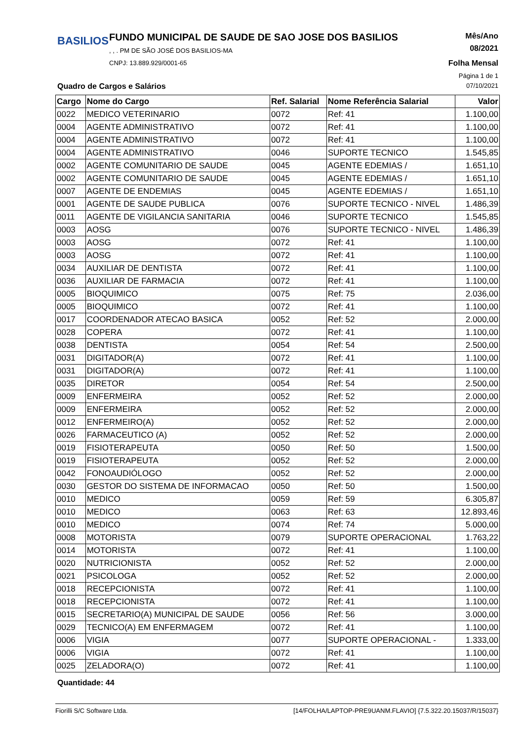BASILIOS
FUNDO MUNICIPAL DE SAUDE DE SAO JOSE DOS BASILIOS
, , . PM DE SÃO JOSÉ DOS BASILIOS-MA
CNPJ: 13.889.929/0001-65
Mês/Ano
08/2021
Folha Mensal
Página 1 de 1
Quadro de Cargos e Salários 07/10/2021
| Cargo | Nome do Cargo | Ref. Salarial | Nome Referência Salarial | Valor |
| --- | --- | --- | --- | --- |
| 0022 | MEDICO VETERINARIO | 0072 | Ref: 41 | 1.100,00 |
| 0004 | AGENTE ADMINISTRATIVO | 0072 | Ref: 41 | 1.100,00 |
| 0004 | AGENTE ADMINISTRATIVO | 0072 | Ref: 41 | 1.100,00 |
| 0004 | AGENTE ADMINISTRATIVO | 0046 | SUPORTE TECNICO | 1.545,85 |
| 0002 | AGENTE COMUNITARIO DE SAUDE | 0045 | AGENTE EDEMIAS / | 1.651,10 |
| 0002 | AGENTE COMUNITARIO DE SAUDE | 0045 | AGENTE EDEMIAS / | 1.651,10 |
| 0007 | AGENTE DE ENDEMIAS | 0045 | AGENTE EDEMIAS / | 1.651,10 |
| 0001 | AGENTE DE SAUDE PUBLICA | 0076 | SUPORTE TECNICO - NIVEL | 1.486,39 |
| 0011 | AGENTE DE VIGILANCIA SANITARIA | 0046 | SUPORTE TECNICO | 1.545,85 |
| 0003 | AOSG | 0076 | SUPORTE TECNICO - NIVEL | 1.486,39 |
| 0003 | AOSG | 0072 | Ref: 41 | 1.100,00 |
| 0003 | AOSG | 0072 | Ref: 41 | 1.100,00 |
| 0034 | AUXILIAR DE DENTISTA | 0072 | Ref: 41 | 1.100,00 |
| 0036 | AUXILIAR DE FARMACIA | 0072 | Ref: 41 | 1.100,00 |
| 0005 | BIOQUIMICO | 0075 | Ref: 75 | 2.036,00 |
| 0005 | BIOQUIMICO | 0072 | Ref: 41 | 1.100,00 |
| 0017 | COORDENADOR ATECAO BASICA | 0052 | Ref: 52 | 2.000,00 |
| 0028 | COPERA | 0072 | Ref: 41 | 1.100,00 |
| 0038 | DENTISTA | 0054 | Ref: 54 | 2.500,00 |
| 0031 | DIGITADOR(A) | 0072 | Ref: 41 | 1.100,00 |
| 0031 | DIGITADOR(A) | 0072 | Ref: 41 | 1.100,00 |
| 0035 | DIRETOR | 0054 | Ref: 54 | 2.500,00 |
| 0009 | ENFERMEIRA | 0052 | Ref: 52 | 2.000,00 |
| 0009 | ENFERMEIRA | 0052 | Ref: 52 | 2.000,00 |
| 0012 | ENFERMEIRO(A) | 0052 | Ref: 52 | 2.000,00 |
| 0026 | FARMACEUTICO (A) | 0052 | Ref: 52 | 2.000,00 |
| 0019 | FISIOTERAPEUTA | 0050 | Ref: 50 | 1.500,00 |
| 0019 | FISIOTERAPEUTA | 0052 | Ref: 52 | 2.000,00 |
| 0042 | FONOAUDIÓLOGO | 0052 | Ref: 52 | 2.000,00 |
| 0030 | GESTOR DO SISTEMA DE INFORMACAO | 0050 | Ref: 50 | 1.500,00 |
| 0010 | MEDICO | 0059 | Ref: 59 | 6.305,87 |
| 0010 | MEDICO | 0063 | Ref: 63 | 12.893,46 |
| 0010 | MEDICO | 0074 | Ref: 74 | 5.000,00 |
| 0008 | MOTORISTA | 0079 | SUPORTE OPERACIONAL | 1.763,22 |
| 0014 | MOTORISTA | 0072 | Ref: 41 | 1.100,00 |
| 0020 | NUTRICIONISTA | 0052 | Ref: 52 | 2.000,00 |
| 0021 | PSICOLOGA | 0052 | Ref: 52 | 2.000,00 |
| 0018 | RECEPCIONISTA | 0072 | Ref: 41 | 1.100,00 |
| 0018 | RECEPCIONISTA | 0072 | Ref: 41 | 1.100,00 |
| 0015 | SECRETARIO(A) MUNICIPAL DE SAUDE | 0056 | Ref: 56 | 3.000,00 |
| 0029 | TECNICO(A) EM ENFERMAGEM | 0072 | Ref: 41 | 1.100,00 |
| 0006 | VIGIA | 0077 | SUPORTE OPERACIONAL - | 1.333,00 |
| 0006 | VIGIA | 0072 | Ref: 41 | 1.100,00 |
| 0025 | ZELADORA(O) | 0072 | Ref: 41 | 1.100,00 |
Quantidade: 44
Fiorilli S/C Software Ltda. [14/FOLHA/LAPTOP-PRE9UANM.FLAVIO] {7.5.322.20.15037/R/15037}